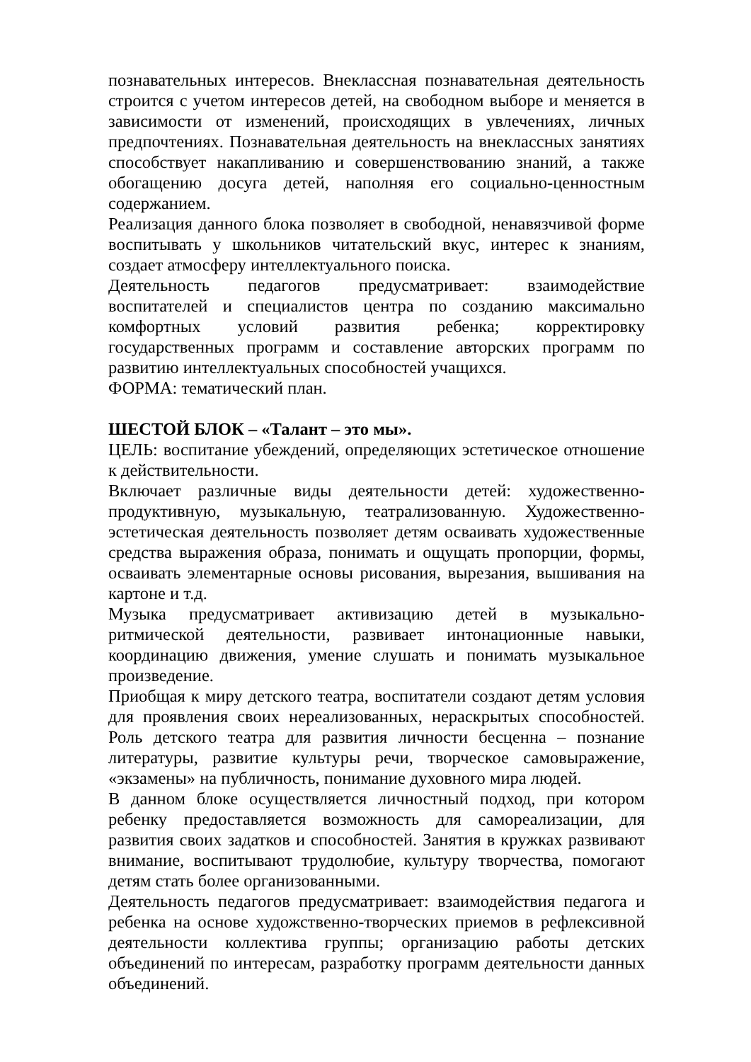познавательных интересов. Внеклассная познавательная деятельность строится с учетом интересов детей, на свободном выборе и меняется в зависимости от изменений, происходящих в увлечениях, личных предпочтениях. Познавательная деятельность на внеклассных занятиях способствует накапливанию и совершенствованию знаний, а также обогащению досуга детей, наполняя его социально-ценностным содержанием.
Реализация данного блока позволяет в свободной, ненавязчивой форме воспитывать у школьников читательский вкус, интерес к знаниям, создает атмосферу интеллектуального поиска.
Деятельность педагогов предусматривает: взаимодействие воспитателей и специалистов центра по созданию максимально комфортных условий развития ребенка; корректировку государственных программ и составление авторских программ по развитию интеллектуальных способностей учащихся.
ФОРМА: тематический план.
ШЕСТОЙ БЛОК – «Талант – это мы».
ЦЕЛЬ: воспитание убеждений, определяющих эстетическое отношение к действительности.
Включает различные виды деятельности детей: художественно-продуктивную, музыкальную, театрализованную. Художественно-эстетическая деятельность позволяет детям осваивать художественные средства выражения образа, понимать и ощущать пропорции, формы, осваивать элементарные основы рисования, вырезания, вышивания на картоне и т.д.
Музыка предусматривает активизацию детей в музыкально-ритмической деятельности, развивает интонационные навыки, координацию движения, умение слушать и понимать музыкальное произведение.
Приобщая к миру детского театра, воспитатели создают детям условия для проявления своих нереализованных, нераскрытых способностей. Роль детского театра для развития личности бесценна – познание литературы, развитие культуры речи, творческое самовыражение, «экзамены» на публичность, понимание духовного мира людей.
В данном блоке осуществляется личностный подход, при котором ребенку предоставляется возможность для самореализации, для развития своих задатков и способностей. Занятия в кружках развивают внимание, воспитывают трудолюбие, культуру творчества, помогают детям стать более организованными.
Деятельность педагогов предусматривает: взаимодействия педагога и ребенка на основе художственно-творческих приемов в рефлексивной деятельности коллектива группы; организацию работы детских объединений по интересам, разработку программ деятельности данных объединений.